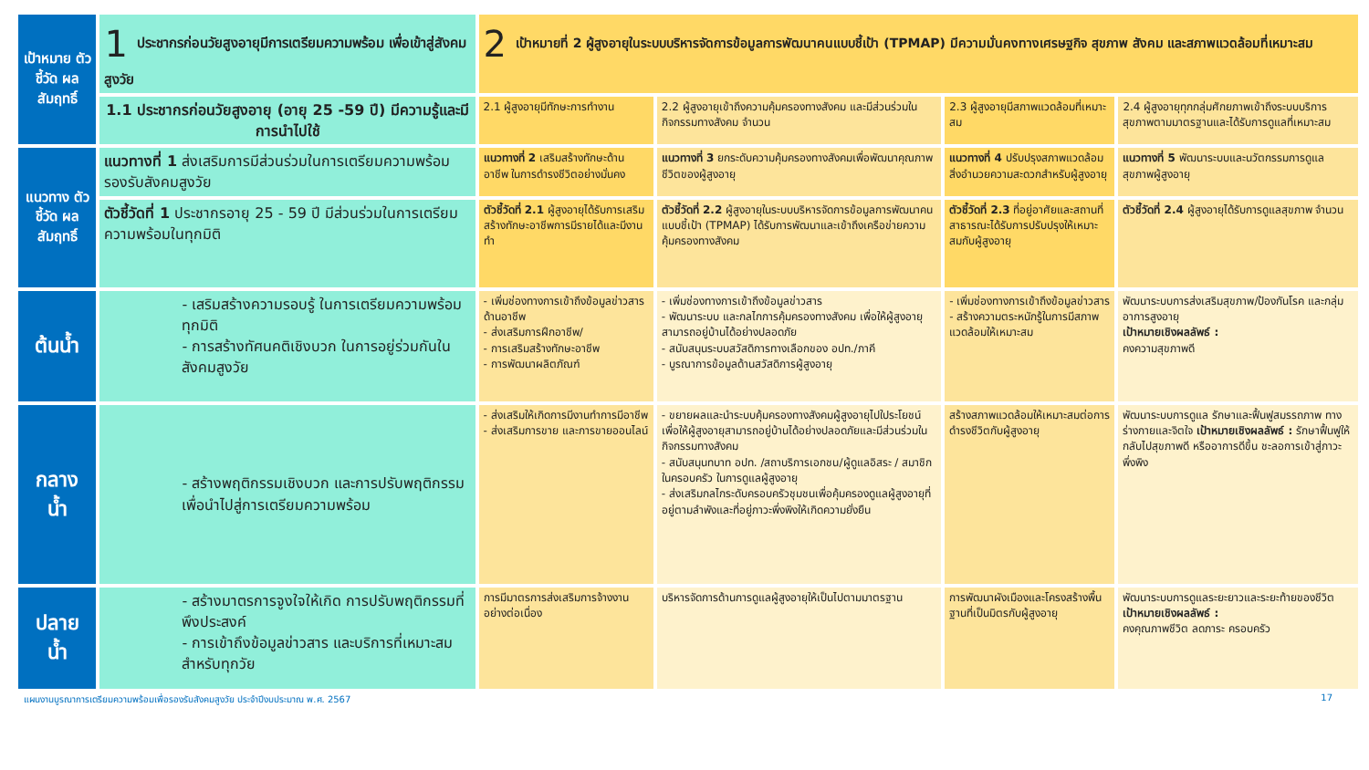| เป้าหมาย ตัวชี้วัด ผลสัมฤทธิ์ | 1 ประชากรก่อนวัยสูงอายุมีการเตรียมความพร้อม เพื่อเข้าสู่สังคมสูงวัย | 2 เป้าหมายที่ 2 ผู้สูงอายุในระบบบริหารจัดการข้อมูลการพัฒนาคนแบบชี้เป้า (TPMAP) มีความมั่นคงทางเศรษฐกิจ สุขภาพ สังคม และสภาพแวดล้อมที่เหมาะสม | | | |
| | 1.1 ประชากรก่อนวัยสูงอายุ (อายุ 25 -59 ปี) มีความรู้และมีการนำไปใช้ | 2.1 ผู้สูงอายุมีทักษะการทำงาน | 2.2 ผู้สูงอายุเข้าถึงความคุ้มครองทางสังคม และมีส่วนร่วมในกิจกรรมทางสังคม จำนวน | 2.3 ผู้สูงอายุมีสภาพแวดล้อมที่เหมาะสม | 2.4 ผู้สูงอายุทุกกลุ่มศักยภาพเข้าถึงระบบบริการสุขภาพตามมาตรฐานและได้รับการดูแลที่เหมาะสม |
| แนวทาง ตัวชี้วัด ผลสัมฤทธิ์ | แนวทางที่ 1 ส่งเสริมการมีส่วนร่วมในการเตรียมความพร้อมรองรับสังคมสูงวัย | แนวทางที่ 2 เสริมสร้างทักษะด้านอาชีพ ในการดำรงชีวิตอย่างมั่นคง | แนวทางที่ 3 ยกระดับความคุ้มครองทางสังคมเพื่อพัฒนาคุณภาพชีวิตของผู้สูงอายุ | แนวทางที่ 4 ปรับปรุงสภาพแวดล้อม สิ่งอำนวยความสะดวกสำหรับผู้สูงอายุ | แนวทางที่ 5 พัฒนาระบบและนวัตกรรมการดูแลสุขภาพผู้สูงอายุ |
| | ตัวชี้วัดที่ 1 ประชากรอายุ 25 - 59 ปี มีส่วนร่วมในการเตรียมความพร้อมในทุกมิติ | ตัวชี้วัดที่ 2.1 ผู้สูงอายุได้รับการเสริมสร้างทักษะอาชีพการมีรายได้และมีงานทำ | ตัวชี้วัดที่ 2.2 ผู้สูงอายุในระบบบริหารจัดการข้อมูลการพัฒนาคนแบบชี้เป้า (TPMAP) ได้รับการพัฒนาและเข้าถึงเครือข่ายความคุ้มครองทางสังคม | ตัวชี้วัดที่ 2.3 ที่อยู่อาศัยและสถานที่ สาธารณะได้รับการปรับปรุงให้เหมาะสมกับผู้สูงอายุ | ตัวชี้วัดที่ 2.4 ผู้สูงอายุได้รับการดูแลสุขภาพ จำนวน |
| ต้นน้ำ | - เสริมสร้างความรอบรู้ ในการเตรียมความพร้อมทุกมิติ - การสร้างทัศนคติเชิงบวก ในการอยู่ร่วมกันในสังคมสูงวัย | - เพิ่มช่องทางการเข้าถึงข้อมูลข่าวสารด้านอาชีพ - ส่งเสริมการฝึกอาชีพ/ - การเสริมสร้างทักษะอาชีพ - การพัฒนาผลิตภัณฑ์ | - เพิ่มช่องทางการเข้าถึงข้อมูลข่าวสาร - พัฒนาระบบ และกลไกการคุ้มครองทางสังคม เพื่อให้ผู้สูงอายุสามารถอยู่บ้านได้อย่างปลอดภัย - สนับสนุนระบบสวัสดิการทางเลือกของ อปท./ภาคี - บูรณาการข้อมูลด้านสวัสดิการผู้สูงอายุ | - เพิ่มช่องทางการเข้าถึงข้อมูลข่าวสาร - สร้างความตระหนักรู้ในการมีสภาพแวดล้อมให้เหมาะสม | พัฒนาระบบการส่งเสริมสุขภาพ/ป้องกันโรค และกลุ่มอาการสูงอายุ เป้าหมายเชิงผลลัพธ์ : คงความสุขภาพดี |
| กลาง น้ำ | - สร้างพฤติกรรมเชิงบวก และการปรับพฤติกรรม เพื่อนำไปสู่การเตรียมความพร้อม | - ส่งเสริมให้เกิดการมีงานทำการมีอาชีพ - ส่งเสริมการขาย และการขายออนไลน์ | - ขยายผลและนำระบบคุ้มครองทางสังคมผู้สูงอายุไปใประโยชน์เพื่อให้ผู้สูงอายุสามารถอยู่บ้านได้อย่างปลอดภัยและมีส่วนร่วมในกิจกรรมทางสังคม - สนับสนุนทบาท อปท. /สถาบริการเอกชน/ผู้ดูแลอิสระ / สมาชิกในครอบครัว ในการดูแลผู้สูงอายุ - ส่งเสริมกลไกระดับครอบครัวชุมชนเพื่อคุ้มครองดูแลผู้สูงอายุที่อยู่ตามลำพังและที่อยู่ภาวะพึ่งพิงให้เกิดความยั่งยืน | สร้างสภาพแวดล้อมให้เหมาะสมต่อการดำรงชีวิตกับผู้สูงอายุ | พัฒนาระบบการดูแล รักษาและฟื้นฟูสมรรถภาพ ทางร่างกายและจิตใจ เป้าหมายเชิงผลลัพธ์ : รักษาฟื้นฟูให้กลับไปสุขภาพดี หรืออาการดีขึ้น ชะลอการเข้าสู่ภาวะพึ่งพิง |
| ปลาย น้ำ | - สร้างมาตรการจูงใจให้เกิด การปรับพฤติกรรมที่พึงประสงค์ - การเข้าถึงข้อมูลข่าวสาร และบริการที่เหมาะสมสำหรับทุกวัย | การมีมาตรการส่งเสริมการจ้างงานอย่างต่อเนื่อง | บริหารจัดการด้านการดูแลผู้สูงอายุให้เป็นไปตามมาตรฐาน | การพัฒนาผังเมืองและโครงสร้างพื้นฐานที่เป็นมิตรกับผู้สูงอายุ | พัฒนาระบบการดูแลระยะยาวและระยะท้ายของชีวิต เป้าหมายเชิงผลลัพธ์ : คงคุณภาพชีวิต ลดภาระ ครอบครัว |
แผนงานบูรณาการเตรียมความพร้อมเพื่อรองรับสังคมสูงวัย ประจำปีงบประมาณ พ.ศ. 2567 17